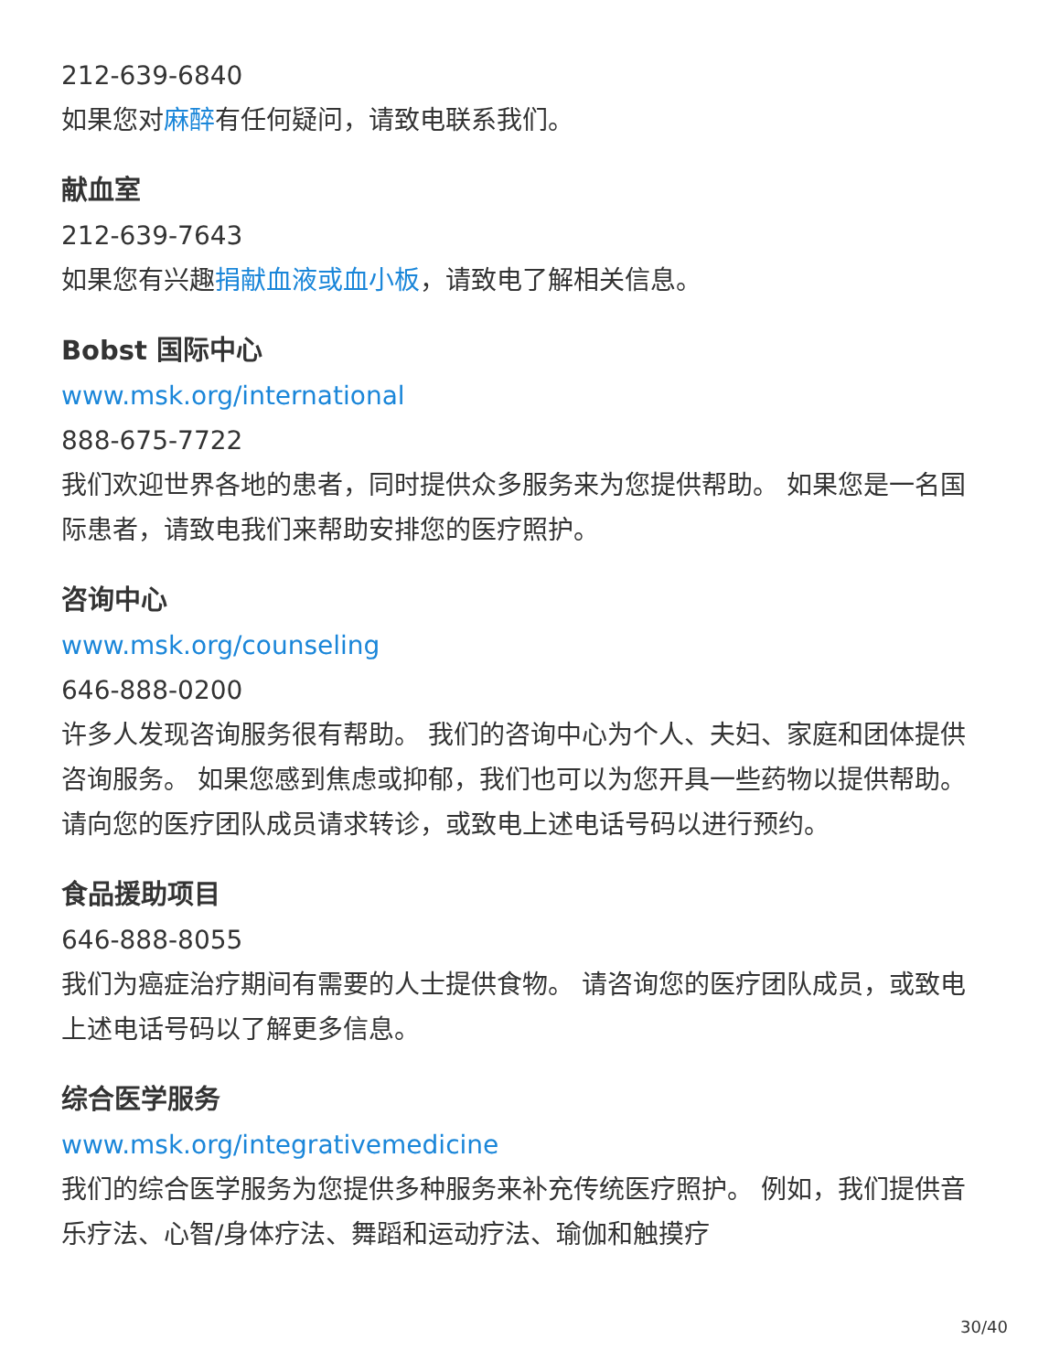212-639-6840
如果您对麻醉有任何疑问，请致电联系我们。
献血室
212-639-7643
如果您有兴趣捐献血液或血小板，请致电了解相关信息。
Bobst 国际中心
www.msk.org/international
888-675-7722
我们欢迎世界各地的患者，同时提供众多服务来为您提供帮助。 如果您是一名国际患者，请致电我们来帮助安排您的医疗照护。
咨询中心
www.msk.org/counseling
646-888-0200
许多人发现咨询服务很有帮助。 我们的咨询中心为个人、夫妇、家庭和团体提供咨询服务。 如果您感到焦虑或抑郁，我们也可以为您开具一些药物以提供帮助。 请向您的医疗团队成员请求转诊，或致电上述电话号码以进行预约。
食品援助项目
646-888-8055
我们为癌症治疗期间有需要的人士提供食物。 请咨询您的医疗团队成员，或致电上述电话号码以了解更多信息。
综合医学服务
www.msk.org/integrativemedicine
我们的综合医学服务为您提供多种服务来补充传统医疗照护。 例如，我们提供音乐疗法、心智/身体疗法、舞蹈和运动疗法、瑜伽和触摸疗
30/40